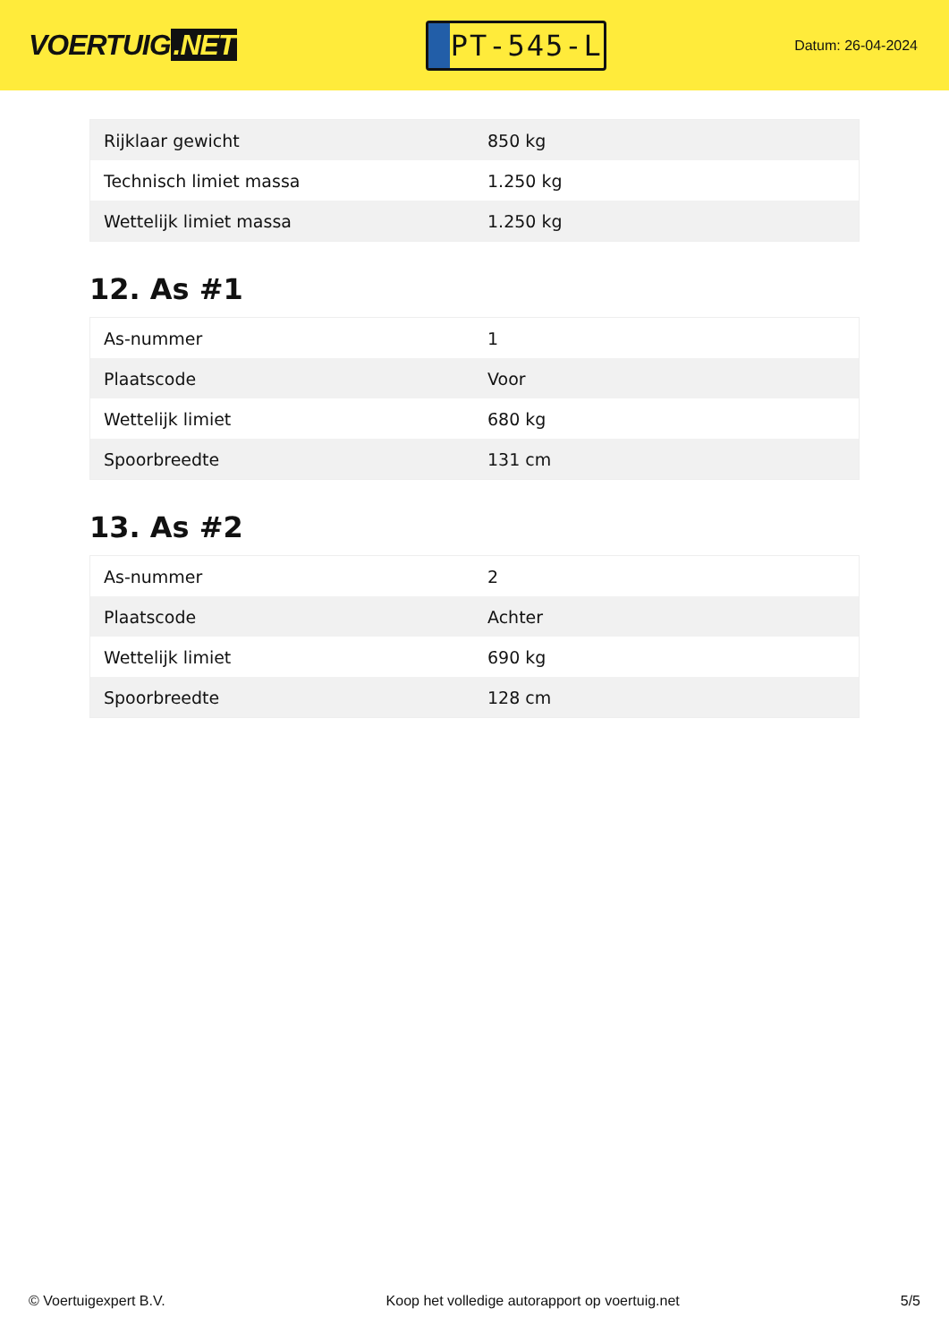VOERTUIG.NET
PT-545-L
Datum: 26-04-2024
| Rijklaar gewicht | 850 kg |
| Technisch limiet massa | 1.250 kg |
| Wettelijk limiet massa | 1.250 kg |
12. As #1
| As-nummer | 1 |
| Plaatscode | Voor |
| Wettelijk limiet | 680 kg |
| Spoorbreedte | 131 cm |
13. As #2
| As-nummer | 2 |
| Plaatscode | Achter |
| Wettelijk limiet | 690 kg |
| Spoorbreedte | 128 cm |
© Voertuigexpert B.V. Koop het volledige autorapport op voertuig.net 5/5